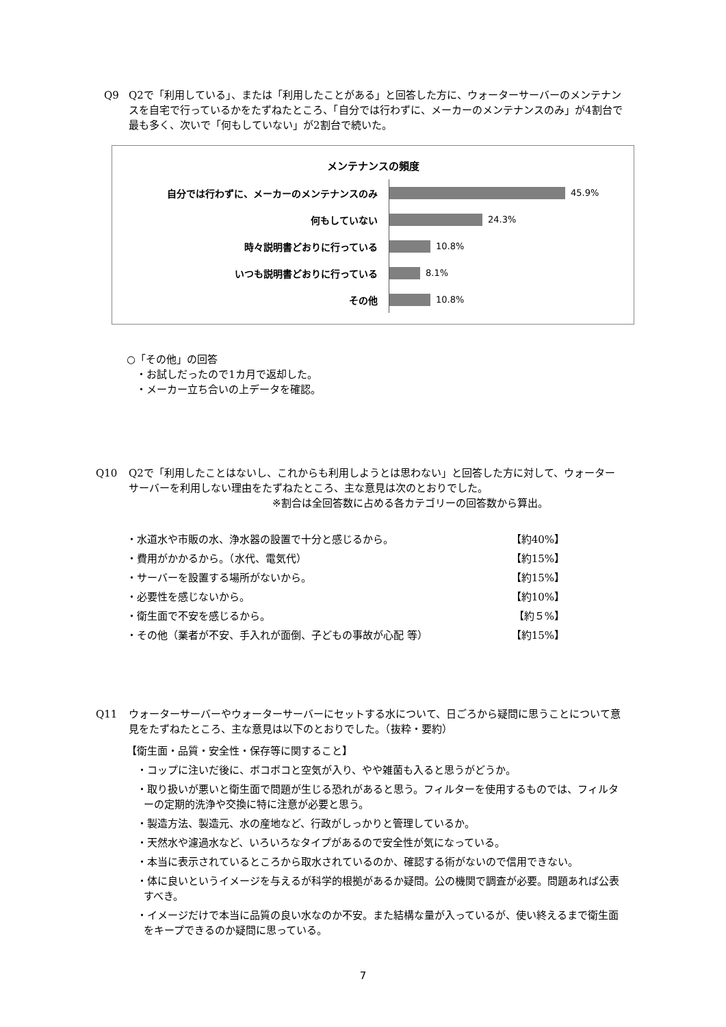Q9 Q2で「利用している」、または「利用したことがある」と回答した方に、ウォーターサーバーのメンテナンスを自宅で行っているかをたずねたところ、「自分では行わずに、メーカーのメンテナンスのみ」が4割台で最も多く、次いで「何もしていない」が2割台で続いた。
メンテナンスの頻度
自分では行わずに、メーカーのメンテナンスのみ
45.9%
何もしていない
24.3%
時々説明書どおりに行っている
10.8%
いつも説明書どおりに行っている
8.1%
その他
10.8%
○「その他」の回答
・お試しだったので1カ月で返却した。
・メーカー立ち合いの上データを確認。
Q10 Q2で「利用したことはないし、これからも利用しようとは思わない」と回答した方に対して、ウォーターサーバーを利用しない理由をたずねたところ、主な意見は次のとおりでした。
※割合は全回答数に占める各カテゴリーの回答数から算出。
・水道水や市販の水、浄水器の設置で十分と感じるから。 【約40%】
・費用がかかるから。（水代、電気代） 【約15%】
・サーバーを設置する場所がないから。 【約15%】
・必要性を感じないから。 【約10%】
・衛生面で不安を感じるから。 【約５%】
・その他（業者が不安、手入れが面倒、子どもの事故が心配 等） 【約15%】
Q11 ウォーターサーバーやウォーターサーバーにセットする水について、日ごろから疑問に思うことについて意見をたずねたところ、主な意見は以下のとおりでした。（抜粋・要約）
【衛生面・品質・安全性・保存等に関すること】
・コップに注いだ後に、ボコボコと空気が入り、やや雑菌も入ると思うがどうか。
・取り扱いが悪いと衛生面で問題が生じる恐れがあると思う。フィルターを使用するものでは、フィルターの定期的洗浄や交換に特に注意が必要と思う。
・製造方法、製造元、水の産地など、行政がしっかりと管理しているか。
・天然水や濾過水など、いろいろなタイプがあるので安全性が気になっている。
・本当に表示されているところから取水されているのか、確認する術がないので信用できない。
・体に良いというイメージを与えるが科学的根拠があるか疑問。公の機関で調査が必要。問題あれば公表すべき。
・イメージだけで本当に品質の良い水なのか不安。また結構な量が入っているが、使い終えるまで衛生面をキープできるのか疑問に思っている。
7